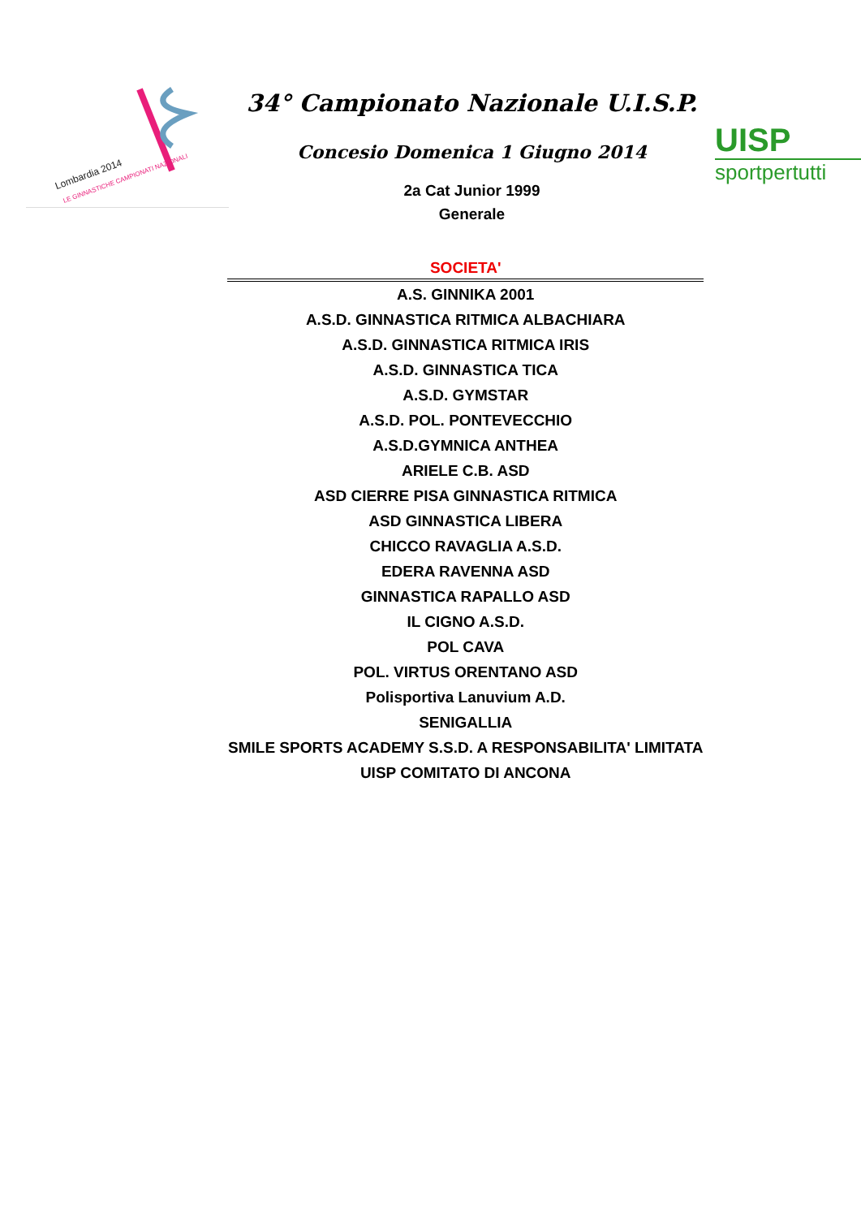Lombardia 2014
LE GINNASTICHE CAMPIONATI NAZIONALI
34° Campionato Nazionale U.I.S.P.
Concesio Domenica 1 Giugno 2014
2a Cat Junior 1999
Generale
UISP
sportpertutti
| SOCIETA' |
| --- |
| A.S. GINNIKA 2001 |
| A.S.D. GINNASTICA RITMICA ALBACHIARA |
| A.S.D. GINNASTICA RITMICA IRIS |
| A.S.D. GINNASTICA TICA |
| A.S.D. GYMSTAR |
| A.S.D. POL. PONTEVECCHIO |
| A.S.D.GYMNICA ANTHEA |
| ARIELE C.B. ASD |
| ASD CIERRE PISA GINNASTICA RITMICA |
| ASD GINNASTICA LIBERA |
| CHICCO RAVAGLIA A.S.D. |
| EDERA RAVENNA ASD |
| GINNASTICA RAPALLO ASD |
| IL CIGNO A.S.D. |
| POL CAVA |
| POL. VIRTUS ORENTANO ASD |
| Polisportiva Lanuvium A.D. |
| SENIGALLIA |
| SMILE SPORTS ACADEMY S.S.D. A RESPONSABILITA' LIMITATA |
| UISP COMITATO DI ANCONA |